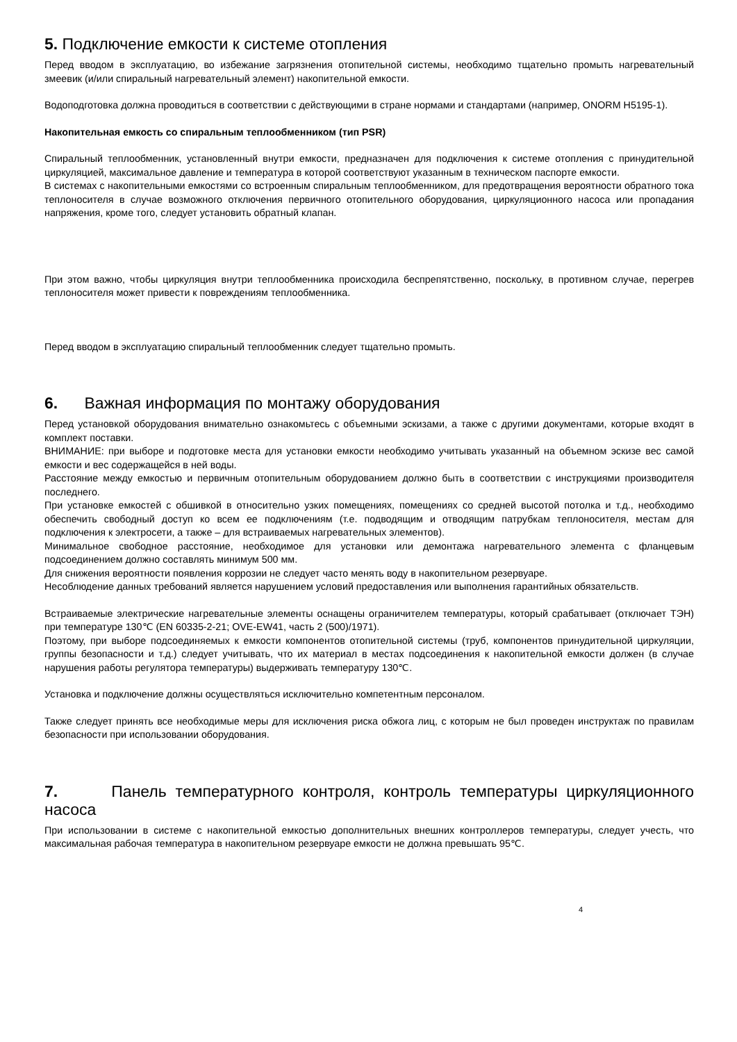5. Подключение емкости к системе отопления
Перед вводом в эксплуатацию, во избежание загрязнения отопительной системы, необходимо тщательно промыть нагревательный змеевик (и/или спиральный нагревательный элемент) накопительной емкости.
Водоподготовка должна проводиться в соответствии с действующими в стране нормами и стандартами (например, ONORM H5195-1).
Накопительная емкость со спиральным теплообменником (тип PSR)
Спиральный теплообменник, установленный внутри емкости, предназначен для подключения к системе отопления с принудительной циркуляцией, максимальное давление и температура в которой соответствуют указанным в техническом паспорте емкости.
В системах с накопительными емкостями со встроенным спиральным теплообменником, для предотвращения вероятности обратного тока теплоносителя в случае возможного отключения первичного отопительного оборудования, циркуляционного насоса или пропадания напряжения, кроме того, следует установить обратный клапан.
При этом важно, чтобы циркуляция внутри теплообменника происходила беспрепятственно, поскольку, в противном случае, перегрев теплоносителя может привести к повреждениям теплообменника.
Перед вводом в эксплуатацию спиральный теплообменник следует тщательно промыть.
6. Важная информация по монтажу оборудования
Перед установкой оборудования внимательно ознакомьтесь с объемными эскизами, а также с другими документами, которые входят в комплект поставки.
ВНИМАНИЕ: при выборе и подготовке места для установки емкости необходимо учитывать указанный на объемном эскизе вес самой емкости и вес содержащейся в ней воды.
Расстояние между емкостью и первичным отопительным оборудованием должно быть в соответствии с инструкциями производителя последнего.
При установке емкостей с обшивкой в относительно узких помещениях, помещениях со средней высотой потолка и т.д., необходимо обеспечить свободный доступ ко всем ее подключениям (т.е. подводящим и отводящим патрубкам теплоносителя, местам для подключения к электросети, а также – для встраиваемых нагревательных элементов).
Минимальное свободное расстояние, необходимое для установки или демонтажа нагревательного элемента с фланцевым подсоединением должно составлять минимум 500 мм.
Для снижения вероятности появления коррозии не следует часто менять воду в накопительном резервуаре.
Несоблюдение данных требований является нарушением условий предоставления или выполнения гарантийных обязательств.
Встраиваемые электрические нагревательные элементы оснащены ограничителем температуры, который срабатывает (отключает ТЭН) при температуре 130℃ (EN 60335-2-21; OVE-EW41, часть 2 (500)/1971).
Поэтому, при выборе подсоединяемых к емкости компонентов отопительной системы (труб, компонентов принудительной циркуляции, группы безопасности и т.д.) следует учитывать, что их материал в местах подсоединения к накопительной емкости должен (в случае нарушения работы регулятора температуры) выдерживать температуру 130℃.
Установка и подключение должны осуществляться исключительно компетентным персоналом.
Также следует принять все необходимые меры для исключения риска обжога лиц, с которым не был проведен инструктаж по правилам безопасности при использовании оборудования.
7. Панель температурного контроля, контроль температуры циркуляционного насоса
При использовании в системе с накопительной емкостью дополнительных внешних контроллеров температуры, следует учесть, что максимальная рабочая температура в накопительном резервуаре емкости не должна превышать 95℃.
4